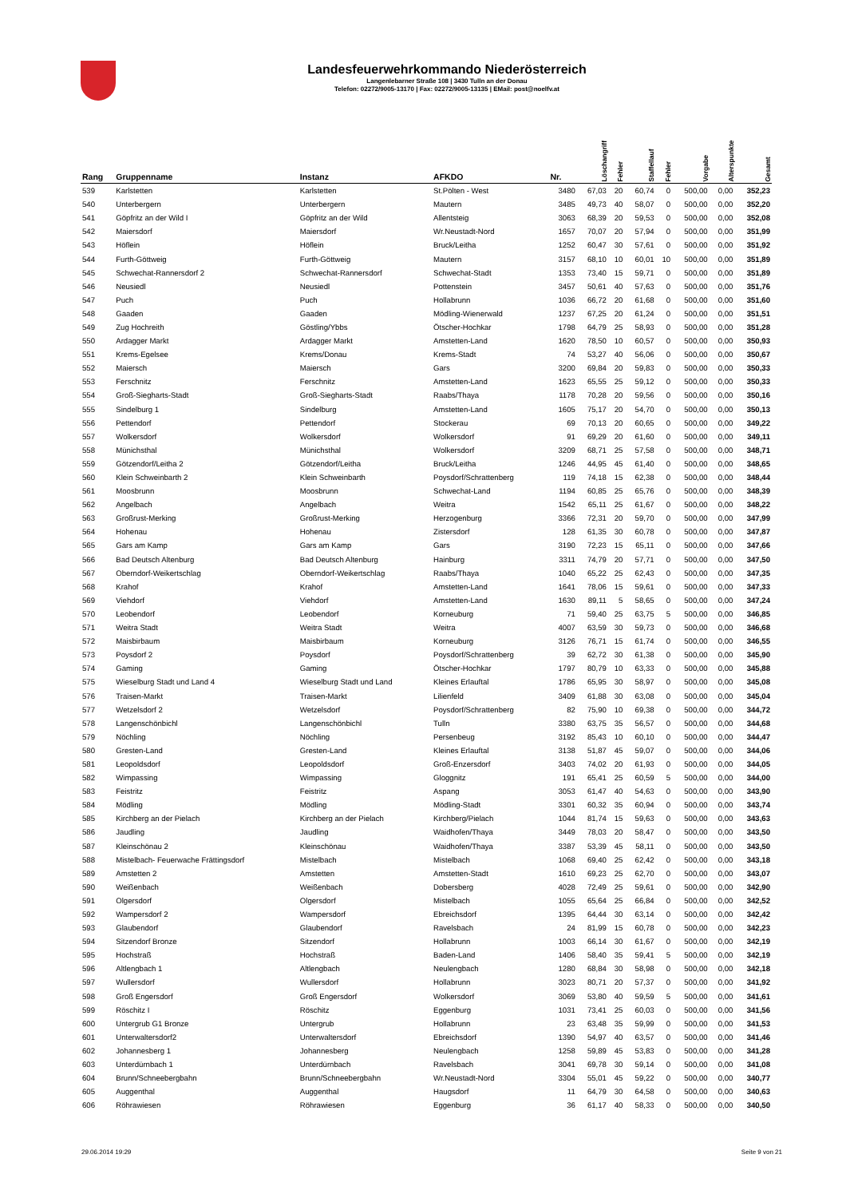Landesfeuerwehrkommando Niederösterreich
Langenlebarner Straße 108 | 3430 Tulln an der Donau
Telefon: 02272/9005-13170 | Fax: 02272/9005-13135 | EMail: post@noelfv.at
| Rang | Gruppenname | Instanz | AFKDO | Nr. | Löschangriff | Fehler | Staffellauf | Fehler | Vorgabe | Alterspunkte | Gesamt |
| --- | --- | --- | --- | --- | --- | --- | --- | --- | --- | --- | --- |
| 539 | Karlstetten | Karlstetten | St.Pölten - West | 3480 | 67,03 | 20 | 60,74 | 0 | 500,00 | 0,00 | 352,23 |
| 540 | Unterbergern | Unterbergern | Mautern | 3485 | 49,73 | 40 | 58,07 | 0 | 500,00 | 0,00 | 352,20 |
| 541 | Göpfritz an der Wild I | Göpfritz an der Wild | Allentsteig | 3063 | 68,39 | 20 | 59,53 | 0 | 500,00 | 0,00 | 352,08 |
| 542 | Maiersdorf | Maiersdorf | Wr.Neustadt-Nord | 1657 | 70,07 | 20 | 57,94 | 0 | 500,00 | 0,00 | 351,99 |
| 543 | Höflein | Höflein | Bruck/Leitha | 1252 | 60,47 | 30 | 57,61 | 0 | 500,00 | 0,00 | 351,92 |
| 544 | Furth-Göttweig | Furth-Göttweig | Mautern | 3157 | 68,10 | 10 | 60,01 | 10 | 500,00 | 0,00 | 351,89 |
| 545 | Schwechat-Rannersdorf 2 | Schwechat-Rannersdorf | Schwechat-Stadt | 1353 | 73,40 | 15 | 59,71 | 0 | 500,00 | 0,00 | 351,89 |
| 546 | Neusiedl | Neusiedl | Pottenstein | 3457 | 50,61 | 40 | 57,63 | 0 | 500,00 | 0,00 | 351,76 |
| 547 | Puch | Puch | Hollabrunn | 1036 | 66,72 | 20 | 61,68 | 0 | 500,00 | 0,00 | 351,60 |
| 548 | Gaaden | Gaaden | Mödling-Wienerwald | 1237 | 67,25 | 20 | 61,24 | 0 | 500,00 | 0,00 | 351,51 |
| 549 | Zug Hochreith | Göstling/Ybbs | Ötscher-Hochkar | 1798 | 64,79 | 25 | 58,93 | 0 | 500,00 | 0,00 | 351,28 |
| 550 | Ardagger Markt | Ardagger Markt | Amstetten-Land | 1620 | 78,50 | 10 | 60,57 | 0 | 500,00 | 0,00 | 350,93 |
| 551 | Krems-Egelsee | Krems/Donau | Krems-Stadt | 74 | 53,27 | 40 | 56,06 | 0 | 500,00 | 0,00 | 350,67 |
| 552 | Maiersch | Maiersch | Gars | 3200 | 69,84 | 20 | 59,83 | 0 | 500,00 | 0,00 | 350,33 |
| 553 | Ferschnitz | Ferschnitz | Amstetten-Land | 1623 | 65,55 | 25 | 59,12 | 0 | 500,00 | 0,00 | 350,33 |
| 554 | Groß-Siegharts-Stadt | Groß-Siegharts-Stadt | Raabs/Thaya | 1178 | 70,28 | 20 | 59,56 | 0 | 500,00 | 0,00 | 350,16 |
| 555 | Sindelburg 1 | Sindelburg | Amstetten-Land | 1605 | 75,17 | 20 | 54,70 | 0 | 500,00 | 0,00 | 350,13 |
| 556 | Pettendorf | Pettendorf | Stockerau | 69 | 70,13 | 20 | 60,65 | 0 | 500,00 | 0,00 | 349,22 |
| 557 | Wolkersdorf | Wolkersdorf | Wolkersdorf | 91 | 69,29 | 20 | 61,60 | 0 | 500,00 | 0,00 | 349,11 |
| 558 | Münichsthal | Münichsthal | Wolkersdorf | 3209 | 68,71 | 25 | 57,58 | 0 | 500,00 | 0,00 | 348,71 |
| 559 | Götzendorf/Leitha 2 | Götzendorf/Leitha | Bruck/Leitha | 1246 | 44,95 | 45 | 61,40 | 0 | 500,00 | 0,00 | 348,65 |
| 560 | Klein Schweinbarth 2 | Klein Schweinbarth | Poysdorf/Schrattenberg | 119 | 74,18 | 15 | 62,38 | 0 | 500,00 | 0,00 | 348,44 |
| 561 | Moosbrunn | Moosbrunn | Schwechat-Land | 1194 | 60,85 | 25 | 65,76 | 0 | 500,00 | 0,00 | 348,39 |
| 562 | Angelbach | Angelbach | Weitra | 1542 | 65,11 | 25 | 61,67 | 0 | 500,00 | 0,00 | 348,22 |
| 563 | Großrust-Merking | Großrust-Merking | Herzogenburg | 3366 | 72,31 | 20 | 59,70 | 0 | 500,00 | 0,00 | 347,99 |
| 564 | Hohenau | Hohenau | Zistersdorf | 128 | 61,35 | 30 | 60,78 | 0 | 500,00 | 0,00 | 347,87 |
| 565 | Gars am Kamp | Gars am Kamp | Gars | 3190 | 72,23 | 15 | 65,11 | 0 | 500,00 | 0,00 | 347,66 |
| 566 | Bad Deutsch Altenburg | Bad Deutsch Altenburg | Hainburg | 3311 | 74,79 | 20 | 57,71 | 0 | 500,00 | 0,00 | 347,50 |
| 567 | Oberndorf-Weikertschlag | Oberndorf-Weikertschlag | Raabs/Thaya | 1040 | 65,22 | 25 | 62,43 | 0 | 500,00 | 0,00 | 347,35 |
| 568 | Krahof | Krahof | Amstetten-Land | 1641 | 78,06 | 15 | 59,61 | 0 | 500,00 | 0,00 | 347,33 |
| 569 | Viehdorf | Viehdorf | Amstetten-Land | 1630 | 89,11 | 5 | 58,65 | 0 | 500,00 | 0,00 | 347,24 |
| 570 | Leobendorf | Leobendorf | Korneuburg | 71 | 59,40 | 25 | 63,75 | 5 | 500,00 | 0,00 | 346,85 |
| 571 | Weitra Stadt | Weitra Stadt | Weitra | 4007 | 63,59 | 30 | 59,73 | 0 | 500,00 | 0,00 | 346,68 |
| 572 | Maisbirbaum | Maisbirbaum | Korneuburg | 3126 | 76,71 | 15 | 61,74 | 0 | 500,00 | 0,00 | 346,55 |
| 573 | Poysdorf 2 | Poysdorf | Poysdorf/Schrattenberg | 39 | 62,72 | 30 | 61,38 | 0 | 500,00 | 0,00 | 345,90 |
| 574 | Gaming | Gaming | Ötscher-Hochkar | 1797 | 80,79 | 10 | 63,33 | 0 | 500,00 | 0,00 | 345,88 |
| 575 | Wieselburg Stadt und Land 4 | Wieselburg Stadt und Land | Kleines Erlauftal | 1786 | 65,95 | 30 | 58,97 | 0 | 500,00 | 0,00 | 345,08 |
| 576 | Traisen-Markt | Traisen-Markt | Lilienfeld | 3409 | 61,88 | 30 | 63,08 | 0 | 500,00 | 0,00 | 345,04 |
| 577 | Wetzelsdorf 2 | Wetzelsdorf | Poysdorf/Schrattenberg | 82 | 75,90 | 10 | 69,38 | 0 | 500,00 | 0,00 | 344,72 |
| 578 | Langenschönbichl | Langenschönbichl | Tulln | 3380 | 63,75 | 35 | 56,57 | 0 | 500,00 | 0,00 | 344,68 |
| 579 | Nöchling | Nöchling | Persenbeug | 3192 | 85,43 | 10 | 60,10 | 0 | 500,00 | 0,00 | 344,47 |
| 580 | Gresten-Land | Gresten-Land | Kleines Erlauftal | 3138 | 51,87 | 45 | 59,07 | 0 | 500,00 | 0,00 | 344,06 |
| 581 | Leopoldsdorf | Leopoldsdorf | Groß-Enzersdorf | 3403 | 74,02 | 20 | 61,93 | 0 | 500,00 | 0,00 | 344,05 |
| 582 | Wimpassing | Wimpassing | Gloggnitz | 191 | 65,41 | 25 | 60,59 | 5 | 500,00 | 0,00 | 344,00 |
| 583 | Feistritz | Feistritz | Aspang | 3053 | 61,47 | 40 | 54,63 | 0 | 500,00 | 0,00 | 343,90 |
| 584 | Mödling | Mödling | Mödling-Stadt | 3301 | 60,32 | 35 | 60,94 | 0 | 500,00 | 0,00 | 343,74 |
| 585 | Kirchberg an der Pielach | Kirchberg an der Pielach | Kirchberg/Pielach | 1044 | 81,74 | 15 | 59,63 | 0 | 500,00 | 0,00 | 343,63 |
| 586 | Jaudling | Jaudling | Waidhofen/Thaya | 3449 | 78,03 | 20 | 58,47 | 0 | 500,00 | 0,00 | 343,50 |
| 587 | Kleinschönau 2 | Kleinschönau | Waidhofen/Thaya | 3387 | 53,39 | 45 | 58,11 | 0 | 500,00 | 0,00 | 343,50 |
| 588 | Mistelbach- Feuerwache Frättingsdorf | Mistelbach | Mistelbach | 1068 | 69,40 | 25 | 62,42 | 0 | 500,00 | 0,00 | 343,18 |
| 589 | Amstetten 2 | Amstetten | Amstetten-Stadt | 1610 | 69,23 | 25 | 62,70 | 0 | 500,00 | 0,00 | 343,07 |
| 590 | Weißenbach | Weißenbach | Dobersberg | 4028 | 72,49 | 25 | 59,61 | 0 | 500,00 | 0,00 | 342,90 |
| 591 | Olgersdorf | Olgersdorf | Mistelbach | 1055 | 65,64 | 25 | 66,84 | 0 | 500,00 | 0,00 | 342,52 |
| 592 | Wampersdorf 2 | Wampersdorf | Ebreichsdorf | 1395 | 64,44 | 30 | 63,14 | 0 | 500,00 | 0,00 | 342,42 |
| 593 | Glaubendorf | Glaubendorf | Ravelsbach | 24 | 81,99 | 15 | 60,78 | 0 | 500,00 | 0,00 | 342,23 |
| 594 | Sitzendorf Bronze | Sitzendorf | Hollabrunn | 1003 | 66,14 | 30 | 61,67 | 0 | 500,00 | 0,00 | 342,19 |
| 595 | Hochstraß | Hochstraß | Baden-Land | 1406 | 58,40 | 35 | 59,41 | 5 | 500,00 | 0,00 | 342,19 |
| 596 | Altlengbach 1 | Altlengbach | Neulengbach | 1280 | 68,84 | 30 | 58,98 | 0 | 500,00 | 0,00 | 342,18 |
| 597 | Wullersdorf | Wullersdorf | Hollabrunn | 3023 | 80,71 | 20 | 57,37 | 0 | 500,00 | 0,00 | 341,92 |
| 598 | Groß Engersdorf | Groß Engersdorf | Wolkersdorf | 3069 | 53,80 | 40 | 59,59 | 5 | 500,00 | 0,00 | 341,61 |
| 599 | Röschitz I | Röschitz | Eggenburg | 1031 | 73,41 | 25 | 60,03 | 0 | 500,00 | 0,00 | 341,56 |
| 600 | Untergrub G1 Bronze | Untergrub | Hollabrunn | 23 | 63,48 | 35 | 59,99 | 0 | 500,00 | 0,00 | 341,53 |
| 601 | Unterwaltersdorf2 | Unterwaltersdorf | Ebreichsdorf | 1390 | 54,97 | 40 | 63,57 | 0 | 500,00 | 0,00 | 341,46 |
| 602 | Johannesberg 1 | Johannesberg | Neulengbach | 1258 | 59,89 | 45 | 53,83 | 0 | 500,00 | 0,00 | 341,28 |
| 603 | Unterdürnbach 1 | Unterdürnbach | Ravelsbach | 3041 | 69,78 | 30 | 59,14 | 0 | 500,00 | 0,00 | 341,08 |
| 604 | Brunn/Schneebergbahn | Brunn/Schneebergbahn | Wr.Neustadt-Nord | 3304 | 55,01 | 45 | 59,22 | 0 | 500,00 | 0,00 | 340,77 |
| 605 | Auggenthal | Auggenthal | Haugsdorf | 11 | 64,79 | 30 | 64,58 | 0 | 500,00 | 0,00 | 340,63 |
| 606 | Röhrawiesen | Röhrawiesen | Eggenburg | 36 | 61,17 | 40 | 58,33 | 0 | 500,00 | 0,00 | 340,50 |
29.06.2014 19:29 Seite 9 von 21